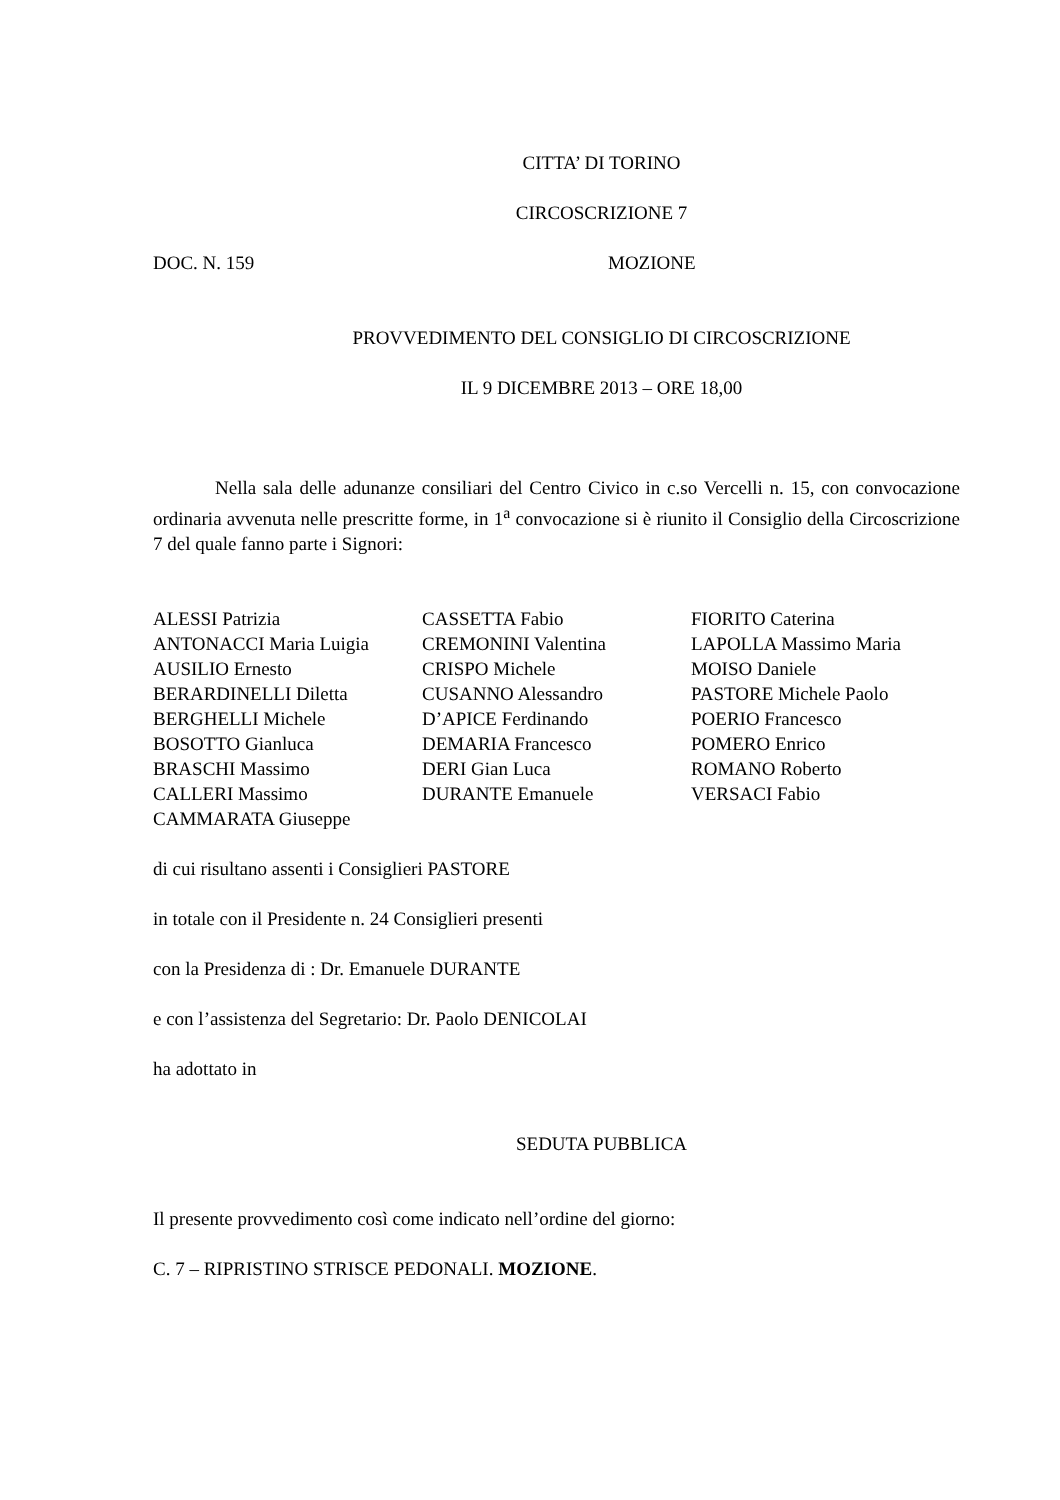CITTA’ DI TORINO
CIRCOSCRIZIONE 7
DOC. N. 159 MOZIONE
PROVVEDIMENTO DEL CONSIGLIO DI CIRCOSCRIZIONE
IL 9 DICEMBRE 2013 – ORE 18,00
Nella sala delle adunanze consiliari del Centro Civico in c.so Vercelli n. 15, con convocazione ordinaria avvenuta nelle prescritte forme, in 1<sup>a</sup> convocazione si è riunito il Consiglio della Circoscrizione 7 del quale fanno parte i Signori:
ALESSI Patrizia
ANTONACCI Maria Luigia
AUSILIO Ernesto
BERARDINELLI Diletta
BERGHELLI Michele
BOSOTTO Gianluca
BRASCHI Massimo
CALLERI Massimo
CAMMARATA Giuseppe
CASSETTA Fabio
CREMONINI Valentina
CRISPO Michele
CUSANNO Alessandro
D’APICE Ferdinando
DEMARIA Francesco
DERI Gian Luca
DURANTE Emanuele
FIORITO Caterina
LAPOLLA Massimo Maria
MOISO Daniele
PASTORE Michele Paolo
POERIO Francesco
POMERO Enrico
ROMANO Roberto
VERSACI Fabio
di cui risultano assenti i Consiglieri PASTORE
in totale con il Presidente n. 24 Consiglieri presenti
con la Presidenza di : Dr. Emanuele DURANTE
e con l’assistenza del Segretario: Dr. Paolo DENICOLAI
ha adottato in
SEDUTA PUBBLICA
Il presente provvedimento così come indicato nell’ordine del giorno:
C. 7 – RIPRISTINO STRISCE PEDONALI. MOZIONE.